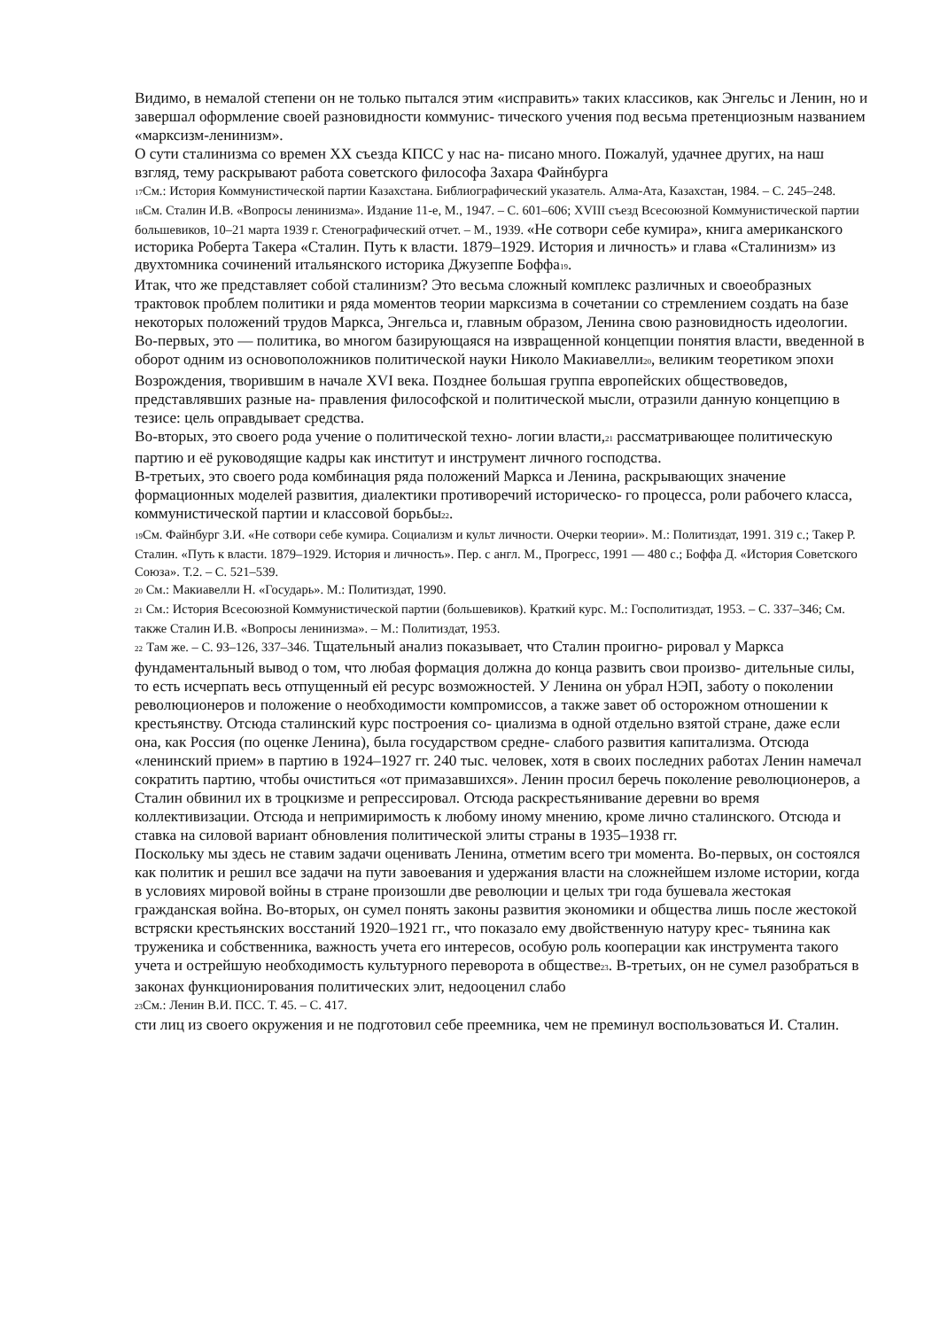Видимо, в немалой степени он не только пытался этим «исправить» таких классиков, как Энгельс и Ленин, но и завершал оформление своей разновидности коммунис- тического учения под весьма претенциозным названием «марксизм-ленинизм».
О сути сталинизма со времен XX съезда КПСС у нас на- писано много. Пожалуй, удачнее других, на наш взгляд, тему раскрывают работа советского философа Захара Файнбурга
17 См.: История Коммунистической партии Казахстана. Библиографический указатель. Алма-Ата, Казахстан, 1984. – С. 245–248.
18 См. Сталин И.В. «Вопросы ленинизма». Издание 11-е, М., 1947. – С. 601–606; XVIII съезд Всесоюзной Коммунистической партии большевиков, 10–21 марта 1939 г. Стенографический отчет. – М., 1939. «Не сотвори себе кумира», книга американского историка Роберта Такера «Сталин. Путь к власти. 1879–1929. История и личность» и глава «Сталинизм» из двухтомника сочинений итальянского историка Джузеппе Боффа19.
Итак, что же представляет собой сталинизм? Это весьма сложный комплекс различных и своеобразных трактовок проблем политики и ряда моментов теории марксизма в сочетании со стремлением создать на базе некоторых положений трудов Маркса, Энгельса и, главным образом, Ленина свою разновидность идеологии.
Во-первых, это — политика, во многом базирующаяся на извращенной концепции понятия власти, введенной в оборот одним из основоположников политической науки Николо Макиавелли20, великим теоретиком эпохи Возрождения, творившим в начале XVI века. Позднее большая группа европейских обществоведов, представлявших разные на- правления философской и политической мысли, отразили данную концепцию в тезисе: цель оправдывает средства.
Во-вторых, это своего рода учение о политической техно- логии власти,21 рассматривающее политическую партию и её руководящие кадры как институт и инструмент личного господства.
В-третьих, это своего рода комбинация ряда положений Маркса и Ленина, раскрывающих значение формационных моделей развития, диалектики противоречий историческо- го процесса, роли рабочего класса, коммунистической партии и классовой борьбы22.
19 См. Файнбург З.И. «Не сотвори себе кумира. Социализм и культ личности. Очерки теории». М.: Политиздат, 1991. 319 с.; Такер Р. Сталин. «Путь к власти. 1879–1929. История и личность». Пер. с англ. М., Прогресс, 1991 — 480 с.; Боффа Д. «История Советского Союза». Т.2. – С. 521–539.
20 См.: Макиавелли Н. «Государь». М.: Политиздат, 1990.
21 См.: История Всесоюзной Коммунистической партии (большевиков). Краткий курс. М.: Госполитиздат, 1953. – С. 337–346; См. также Сталин И.В. «Вопросы ленинизма». – М.: Политиздат, 1953.
22 Там же. – С. 93–126, 337–346. Тщательный анализ показывает, что Сталин проигно- рировал у Маркса фундаментальный вывод о том, что любая формация должна до конца развить свои произво- дительные силы, то есть исчерпать весь отпущенный ей ресурс возможностей. У Ленина он убрал НЭП, заботу о поколении революционеров и положение о необходимости компромиссов, а также завет об осторожном отношении к крестьянству. Отсюда сталинский курс построения со- циализма в одной отдельно взятой стране, даже если она, как Россия (по оценке Ленина), была государством средне- слабого развития капитализма. Отсюда «ленинский прием» в партию в 1924–1927 гг. 240 тыс. человек, хотя в своих последних работах Ленин намечал сократить партию, чтобы очиститься «от примазавшихся». Ленин просил беречь поколение революционеров, а Сталин обвинил их в троцкизме и репрессировал. Отсюда раскрестьянивание деревни во время коллективизации. Отсюда и непримиримость к любому иному мнению, кроме лично сталинского. Отсюда и ставка на силовой вариант обновления политической элиты страны в 1935–1938 гг.
Поскольку мы здесь не ставим задачи оценивать Ленина, отметим всего три момента. Во-первых, он состоялся как политик и решил все задачи на пути завоевания и удержания власти на сложнейшем изломе истории, когда в условиях мировой войны в стране произошли две революции и целых три года бушевала жестокая гражданская война. Во-вторых, он сумел понять законы развития экономики и общества лишь после жестокой встряски крестьянских восстаний 1920–1921 гг., что показало ему двойственную натуру крес- тьянина как труженика и собственника, важность учета его интересов, особую роль кооперации как инструмента такого учета и острейшую необходимость культурного переворота в обществе23. В-третьих, он не сумел разобраться в законах функционирования политических элит, недооценил слабо
23 См.: Ленин В.И. ПСС. Т. 45. – С. 417.
сти лиц из своего окружения и не подготовил себе преемника, чем не преминул воспользоваться И. Сталин.